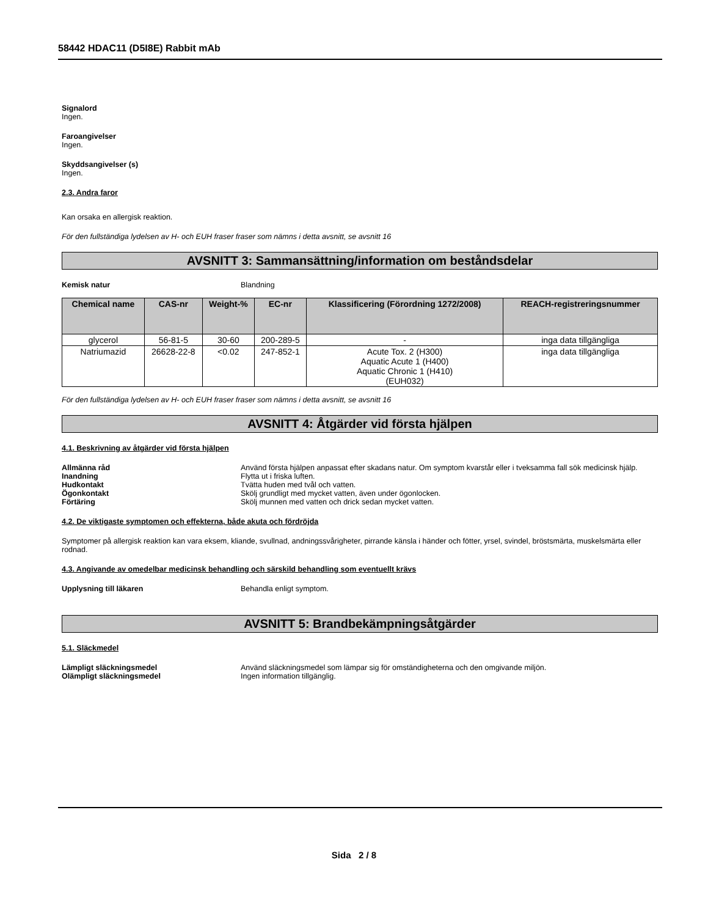58442 HDAC11 (D5I8E) Rabbit mAb
Signalord
Ingen.
Faroangivelser
Ingen.
Skyddsangivelser (s)
Ingen.
2.3. Andra faror
Kan orsaka en allergisk reaktion.
För den fullständiga lydelsen av H- och EUH fraser fraser som nämns i detta avsnitt, se avsnitt 16
AVSNITT 3: Sammansättning/information om beståndsdelar
Kemisk natur Blandning
| Chemical name | CAS-nr | Weight-% | EC-nr | Klassificering (Förordning 1272/2008) | REACH-registreringsnummer |
| --- | --- | --- | --- | --- | --- |
| glycerol | 56-81-5 | 30-60 | 200-289-5 | - | inga data tillgängliga |
| Natriumazid | 26628-22-8 | <0.02 | 247-852-1 | Acute Tox. 2 (H300) Aquatic Acute 1 (H400) Aquatic Chronic 1 (H410) (EUH032) | inga data tillgängliga |
För den fullständiga lydelsen av H- och EUH fraser fraser som nämns i detta avsnitt, se avsnitt 16
AVSNITT 4: Åtgärder vid första hjälpen
4.1. Beskrivning av åtgärder vid första hjälpen
Allmänna råd Använd första hjälpen anpassat efter skadans natur. Om symptom kvarstår eller i tveksamma fall sök medicinsk hjälp.
Inandning Flytta ut i friska luften.
Hudkontakt Tvätta huden med tvål och vatten.
Ögonkontakt Skölj grundligt med mycket vatten, även under ögonlocken.
Förtäring Skölj munnen med vatten och drick sedan mycket vatten.
4.2. De viktigaste symptomen och effekterna, både akuta och fördröjda
Symptomer på allergisk reaktion kan vara eksem, kliande, svullnad, andningssvårigheter, pirrande känsla i händer och fötter, yrsel, svindel, bröstsmärta, muskelsmärta eller rodnad.
4.3. Angivande av omedelbar medicinsk behandling och särskild behandling som eventuellt krävs
Upplysning till läkaren Behandla enligt symptom.
AVSNITT 5: Brandbekämpningsåtgärder
5.1. Släckmedel
Lämpligt släckningsmedel Använd släckningsmedel som lämpar sig för omständigheterna och den omgivande miljön.
Olämpligt släckningsmedel Ingen information tillgänglig.
Sida 2 / 8